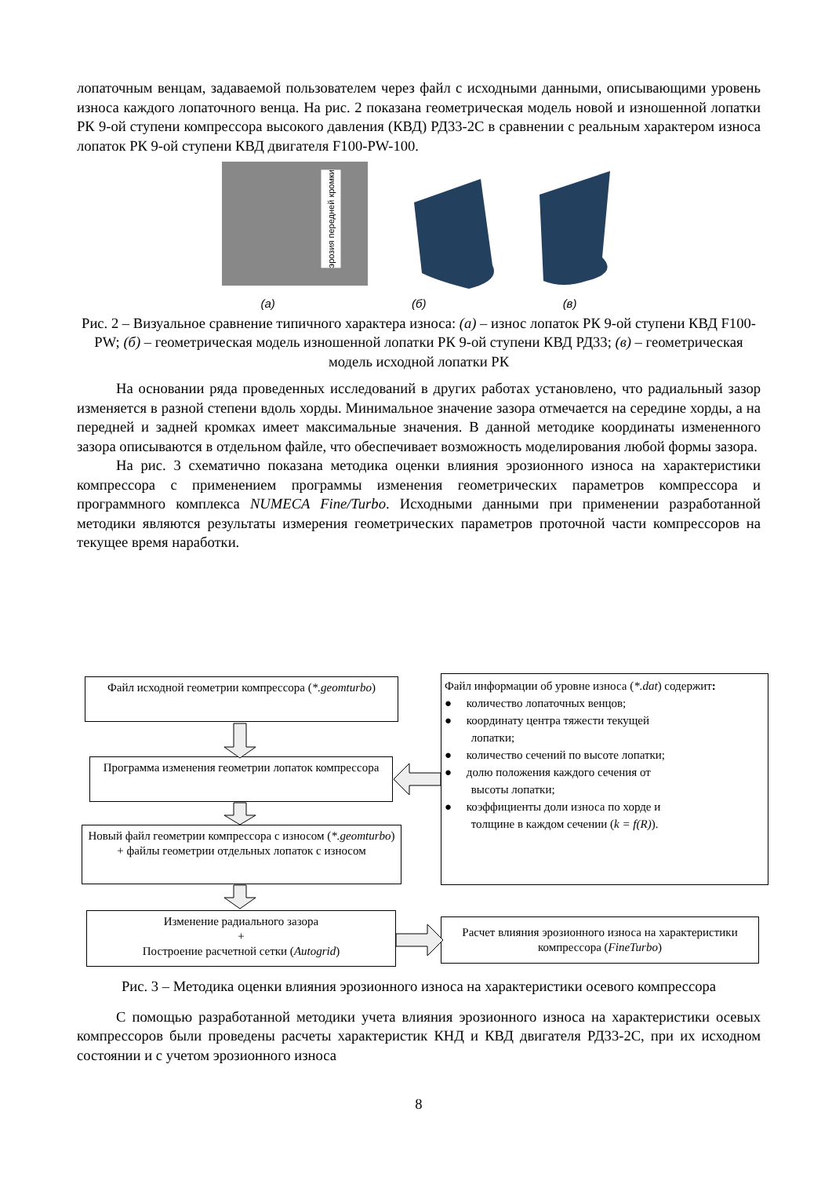лопаточным венцам, задаваемой пользователем через файл с исходными данными, описывающими уровень износа каждого лопаточного венца. На рис. 2 показана геометрическая модель новой и изношенной лопатки РК 9-ой ступени компрессора высокого давления (КВД) РД33-2С в сравнении с реальным характером износа лопаток РК 9-ой ступени КВД двигателя F100-PW-100.
эрозия передней кромки
(а) (б) (в)
Рис. 2 – Визуальное сравнение типичного характера износа: (а) – износ лопаток РК 9-ой ступени КВД F100-PW; (б) – геометрическая модель изношенной лопатки РК 9-ой ступени КВД РД33; (в) – геометрическая модель исходной лопатки РК
На основании ряда проведенных исследований в других работах установлено, что радиальный зазор изменяется в разной степени вдоль хорды. Минимальное значение зазора отмечается на середине хорды, а на передней и задней кромках имеет максимальные значения. В данной методике координаты измененного зазора описываются в отдельном файле, что обеспечивает возможность моделирования любой формы зазора.
На рис. 3 схематично показана методика оценки влияния эрозионного износа на характеристики компрессора с применением программы изменения геометрических параметров компрессора и программного комплекса NUMECA Fine/Turbo. Исходными данными при применении разработанной методики являются результаты измерения геометрических параметров проточной части компрессоров на текущее время наработки.
Файл исходной геометрии компрессора (*.geomturbo)
Программа изменения геометрии лопаток компрессора
Новый файл геометрии компрессора с износом (*.geomturbo) + файлы геометрии отдельных лопаток с износом
Изменение радиального зазора
+
Построение расчетной сетки (Autogrid)
Расчет влияния эрозионного износа на характеристики компрессора (FineTurbo)
Файл информации об уровне износа (*.dat) содержит:
● количество лопаточных венцов;
● координату центра тяжести текущей
лопатки;
● количество сечений по высоте лопатки;
● долю положения каждого сечения от
высоты лопатки;
● коэффициенты доли износа по хорде и
толщине в каждом сечении (k = f(R)).
Рис. 3 – Методика оценки влияния эрозионного износа на характеристики осевого компрессора
С помощью разработанной методики учета влияния эрозионного износа на характеристики осевых компрессоров были проведены расчеты характеристик КНД и КВД двигателя РД33-2С, при их исходном состоянии и с учетом эрозионного износа
8